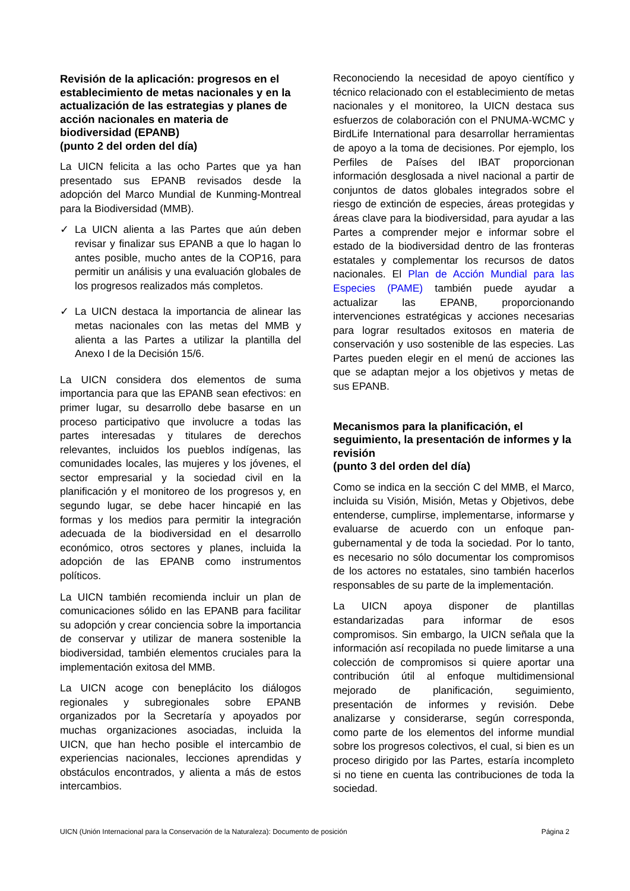Revisión de la aplicación: progresos en el establecimiento de metas nacionales y en la actualización de las estrategias y planes de acción nacionales en materia de biodiversidad (EPANB)
(punto 2 del orden del día)
La UICN felicita a las ocho Partes que ya han presentado sus EPANB revisados desde la adopción del Marco Mundial de Kunming-Montreal para la Biodiversidad (MMB).
✓ La UICN alienta a las Partes que aún deben revisar y finalizar sus EPANB a que lo hagan lo antes posible, mucho antes de la COP16, para permitir un análisis y una evaluación globales de los progresos realizados más completos.
✓ La UICN destaca la importancia de alinear las metas nacionales con las metas del MMB y alienta a las Partes a utilizar la plantilla del Anexo I de la Decisión 15/6.
La UICN considera dos elementos de suma importancia para que las EPANB sean efectivos: en primer lugar, su desarrollo debe basarse en un proceso participativo que involucre a todas las partes interesadas y titulares de derechos relevantes, incluidos los pueblos indígenas, las comunidades locales, las mujeres y los jóvenes, el sector empresarial y la sociedad civil en la planificación y el monitoreo de los progresos y, en segundo lugar, se debe hacer hincapié en las formas y los medios para permitir la integración adecuada de la biodiversidad en el desarrollo económico, otros sectores y planes, incluida la adopción de las EPANB como instrumentos políticos.
La UICN también recomienda incluir un plan de comunicaciones sólido en las EPANB para facilitar su adopción y crear conciencia sobre la importancia de conservar y utilizar de manera sostenible la biodiversidad, también elementos cruciales para la implementación exitosa del MMB.
La UICN acoge con beneplácito los diálogos regionales y subregionales sobre EPANB organizados por la Secretaría y apoyados por muchas organizaciones asociadas, incluida la UICN, que han hecho posible el intercambio de experiencias nacionales, lecciones aprendidas y obstáculos encontrados, y alienta a más de estos intercambios.
Reconociendo la necesidad de apoyo científico y técnico relacionado con el establecimiento de metas nacionales y el monitoreo, la UICN destaca sus esfuerzos de colaboración con el PNUMA-WCMC y BirdLife International para desarrollar herramientas de apoyo a la toma de decisiones. Por ejemplo, los Perfiles de Países del IBAT proporcionan información desglosada a nivel nacional a partir de conjuntos de datos globales integrados sobre el riesgo de extinción de especies, áreas protegidas y áreas clave para la biodiversidad, para ayudar a las Partes a comprender mejor e informar sobre el estado de la biodiversidad dentro de las fronteras estatales y complementar los recursos de datos nacionales. El Plan de Acción Mundial para las Especies (PAME) también puede ayudar a actualizar las EPANB, proporcionando intervenciones estratégicas y acciones necesarias para lograr resultados exitosos en materia de conservación y uso sostenible de las especies. Las Partes pueden elegir en el menú de acciones las que se adaptan mejor a los objetivos y metas de sus EPANB.
Mecanismos para la planificación, el seguimiento, la presentación de informes y la revisión
(punto 3 del orden del día)
Como se indica en la sección C del MMB, el Marco, incluida su Visión, Misión, Metas y Objetivos, debe entenderse, cumplirse, implementarse, informarse y evaluarse de acuerdo con un enfoque pan-gubernamental y de toda la sociedad. Por lo tanto, es necesario no sólo documentar los compromisos de los actores no estatales, sino también hacerlos responsables de su parte de la implementación.
La UICN apoya disponer de plantillas estandarizadas para informar de esos compromisos. Sin embargo, la UICN señala que la información así recopilada no puede limitarse a una colección de compromisos si quiere aportar una contribución útil al enfoque multidimensional mejorado de planificación, seguimiento, presentación de informes y revisión. Debe analizarse y considerarse, según corresponda, como parte de los elementos del informe mundial sobre los progresos colectivos, el cual, si bien es un proceso dirigido por las Partes, estaría incompleto si no tiene en cuenta las contribuciones de toda la sociedad.
UICN (Unión Internacional para la Conservación de la Naturaleza): Documento de posición Página 2